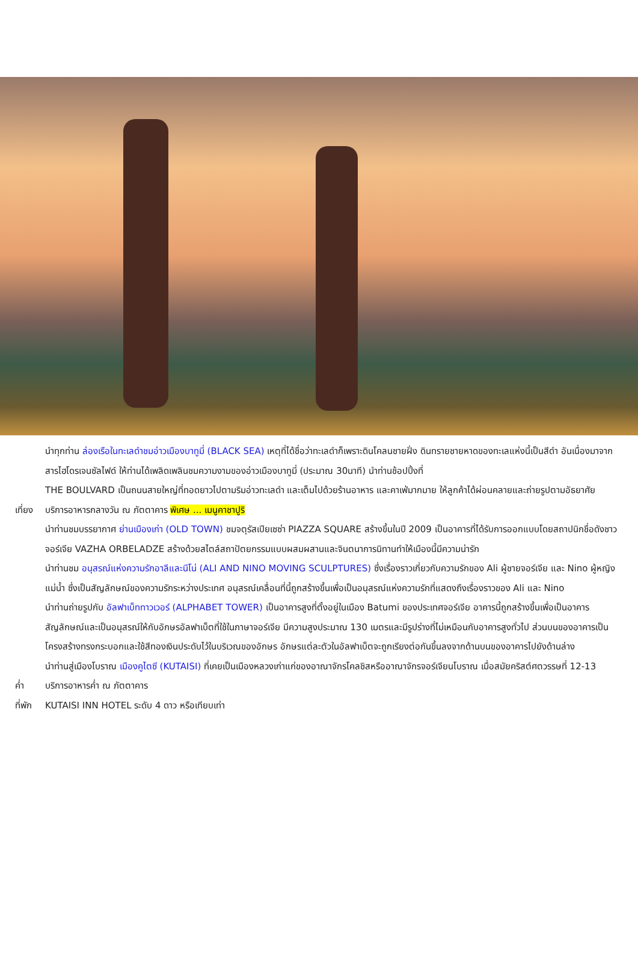นำทุกท่าน ล่องเรือในทะเลดำชมอ่าวเมืองบาทูมี่ (BLACK SEA) เหตุที่ได้ชื่อว่าทะเลดำก็เพราะดินโคลนชายฝั่ง ดินทรายชายหาดของทะเลแห่งนี้เป็นสีดำ อันเนื่องมาจากสารไฮโดรเจนซัลไฟด์ ให้ท่านได้เพลิดเพลินชมความงามของอ่าวเมืองบาทูมี่ (ประมาณ 30นาที) นำท่านช้อปปิ้งที่
THE BOULVARD เป็นถนนสายใหญ่ที่ทอดยาวไปตามริมอ่าวทะเลดำ และเต็มไปด้วยร้านอาหาร และคาเฟ่มากมาย ให้ลูกค้าได้ผ่อนคลายและถ่ายรูปตามอัธยาศัย
เที่ยง
บริการอาหารกลางวัน ณ ภัตตาคาร พิเศษ ... เมนูคาชาปูริ
นำท่านชมบรรยากาศ ย่านเมืองเก่า (OLD TOWN) ชมจตุรัสเปียเซซ่า PIAZZA SQUARE สร้างขึ้นในปี 2009 เป็นอาคารที่ได้รับการออกแบบโดยสถาปนิกชื่อดังชาวจอร์เจีย VAZHA ORBELADZE สร้างด้วยสไตล์สถาปัตยกรรมแบบผสมผสานและจินตนาการนิทานทำให้เมืองนี้มีความน่ารัก
นำท่านชม อนุสรณ์แห่งความรักอาลีและนีโน่ (ALI AND NINO MOVING SCULPTURES) ซึ่งเรื่องราวเกี่ยวกับความรักของ Ali ผู้ชายจอร์เจีย และ Nino ผู้หญิงแม่น้ำ ซึ่งเป็นสัญลักษณ์ของความรักระหว่างประเทศ อนุสรณ์เคลื่อนที่นี้ถูกสร้างขึ้นเพื่อเป็นอนุสรณ์แห่งความรักที่แสดงถึงเรื่องราวของ Ali และ Nino
นำท่านถ่ายรูปกับ อัลฟาเบ็ททาวเวอร์ (ALPHABET TOWER) เป็นอาคารสูงที่ตั้งอยู่ในเมือง Batumi ของประเทศจอร์เจีย อาคารนี้ถูกสร้างขึ้นเพื่อเป็นอาคารสัญลักษณ์และเป็นอนุสรณ์ให้กับอักษรอัลฟาเบ็ตที่ใช้ในภาษาจอร์เจีย มีความสูงประมาณ 130 เมตรและมีรูปร่างที่ไม่เหมือนกับอาคารสูงทั่วไป ส่วนบนของอาคารเป็นโครงสร้างทรงกระบอกและใช้สีทองเงินประดับไว้ในบริเวณของอักษร อักษรแต่ละตัวในอัลฟาเบ็ตจะถูกเรียงต่อกันขึ้นลงจากด้านบนของอาคารไปยังด้านล่าง
นำท่านสู่เมืองโบราณ เมืองคูไตซี (KUTAISI) ที่เคยเป็นเมืองหลวงเก่าแก่ของอาณาจักรโคลชิสหรืออาณาจักรจอร์เจียนโบราณ เมื่อสมัยคริสต์ศตวรรษที่ 12-13
ค่ำ บริการอาหารค่ำ ณ ภัตตาคาร
ที่พัก
KUTAISI INN HOTEL ระดับ 4 ดาว หรือเทียบเท่า